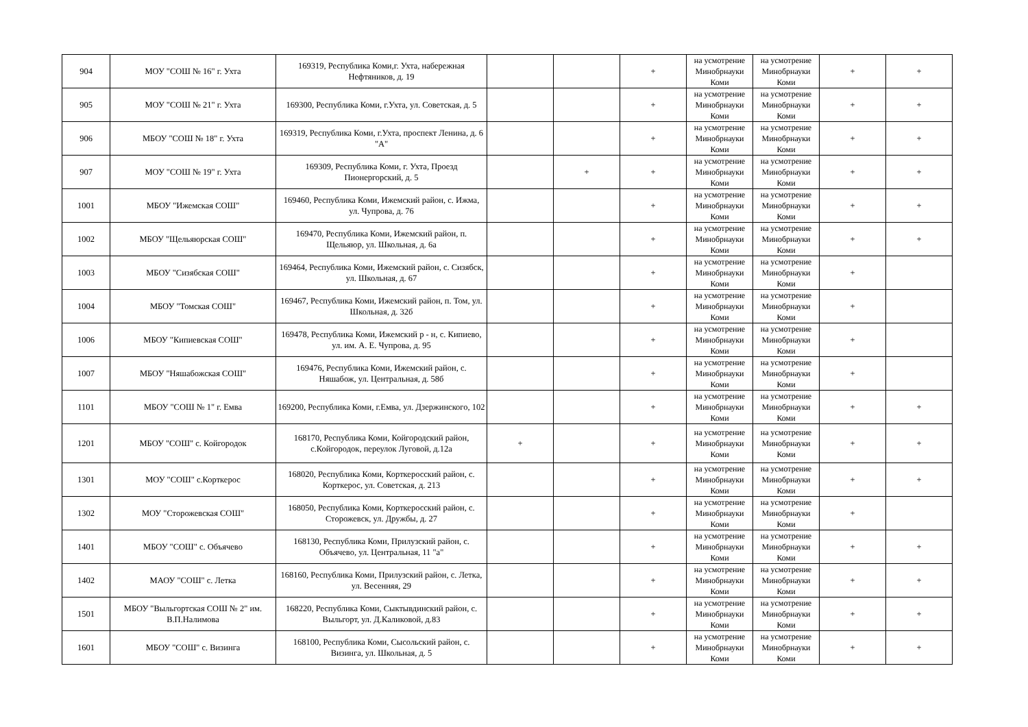| 904 | МОУ "СОШ № 16" г. Ухта | 169319, Республика Коми,г. Ухта, набережная Нефтяников, д. 19 | | | + | на усмотрение Минобрнауки Коми | на усмотрение Минобрнауки Коми | + | + |
| 905 | МОУ "СОШ № 21" г. Ухта | 169300, Республика Коми, г.Ухта, ул. Советская, д. 5 | | | + | на усмотрение Минобрнауки Коми | на усмотрение Минобрнауки Коми | + | + |
| 906 | МБОУ "СОШ № 18" г. Ухта | 169319, Республика Коми, г.Ухта, проспект Ленина, д. 6 "А" | | | + | на усмотрение Минобрнауки Коми | на усмотрение Минобрнауки Коми | + | + |
| 907 | МОУ "СОШ № 19" г. Ухта | 169309, Республика Коми, г. Ухта, Проезд Пионергорский, д. 5 | | + | + | на усмотрение Минобрнауки Коми | на усмотрение Минобрнауки Коми | + | + |
| 1001 | МБОУ "Ижемская СОШ" | 169460, Республика Коми, Ижемский район, с. Ижма, ул. Чупрова, д. 76 | | | + | на усмотрение Минобрнауки Коми | на усмотрение Минобрнауки Коми | + | + |
| 1002 | МБОУ "Щельяюрская СОШ" | 169470, Республика Коми, Ижемский район, п. Щельяюр, ул. Школьная, д. 6а | | | + | на усмотрение Минобрнауки Коми | на усмотрение Минобрнауки Коми | + | + |
| 1003 | МБОУ "Сизябская СОШ" | 169464, Республика Коми, Ижемский район, с. Сизябск, ул. Школьная, д. 67 | | | + | на усмотрение Минобрнауки Коми | на усмотрение Минобрнауки Коми | + | |
| 1004 | МБОУ "Томская СОШ" | 169467, Республика Коми, Ижемский район, п. Том, ул. Школьная, д. 32б | | | + | на усмотрение Минобрнауки Коми | на усмотрение Минобрнауки Коми | + | |
| 1006 | МБОУ "Кипиевская СОШ" | 169478, Республика Коми, Ижемский р - н, с. Кипиево, ул. им. А. Е. Чупрова, д. 95 | | | + | на усмотрение Минобрнауки Коми | на усмотрение Минобрнауки Коми | + | |
| 1007 | МБОУ "Няшабожская СОШ" | 169476, Республика Коми, Ижемский район, с. Няшабож, ул. Центральная, д. 58б | | | + | на усмотрение Минобрнауки Коми | на усмотрение Минобрнауки Коми | + | |
| 1101 | МБОУ "СОШ № 1" г. Емва | 169200, Республика Коми, г.Емва, ул. Дзержинского, 102 | | | + | на усмотрение Минобрнауки Коми | на усмотрение Минобрнауки Коми | + | + |
| 1201 | МБОУ "СОШ" с. Койгородок | 168170, Республика Коми, Койгородский район, с.Койгородок, переулок Луговой, д.12а | + | | + | на усмотрение Минобрнауки Коми | на усмотрение Минобрнауки Коми | + | + |
| 1301 | МОУ "СОШ" с.Корткерос | 168020, Республика Коми, Корткеросский район, с. Корткерос, ул. Советская, д. 213 | | | + | на усмотрение Минобрнауки Коми | на усмотрение Минобрнауки Коми | + | + |
| 1302 | МОУ "Сторожевская СОШ" | 168050, Республика Коми, Корткеросский район, с. Сторожевск, ул. Дружбы, д. 27 | | | + | на усмотрение Минобрнауки Коми | на усмотрение Минобрнауки Коми | + | |
| 1401 | МБОУ "СОШ" с. Объячево | 168130, Республика Коми, Прилузский район, с. Объячево, ул. Центральная, 11 "а" | | | + | на усмотрение Минобрнауки Коми | на усмотрение Минобрнауки Коми | + | + |
| 1402 | МАОУ "СОШ" с. Летка | 168160, Республика Коми, Прилузский район, с. Летка, ул. Весенняя, 29 | | | + | на усмотрение Минобрнауки Коми | на усмотрение Минобрнауки Коми | + | + |
| 1501 | МБОУ "Выльгортская СОШ № 2" им. В.П.Налимова | 168220, Республика Коми, Сыктывдинский район, с. Выльгорт, ул. Д.Каликовой, д.83 | | | + | на усмотрение Минобрнауки Коми | на усмотрение Минобрнауки Коми | + | + |
| 1601 | МБОУ "СОШ" с. Визинга | 168100, Республика Коми, Сысольский район, с. Визинга, ул. Школьная, д. 5 | | | + | на усмотрение Минобрнауки Коми | на усмотрение Минобрнауки Коми | + | + |